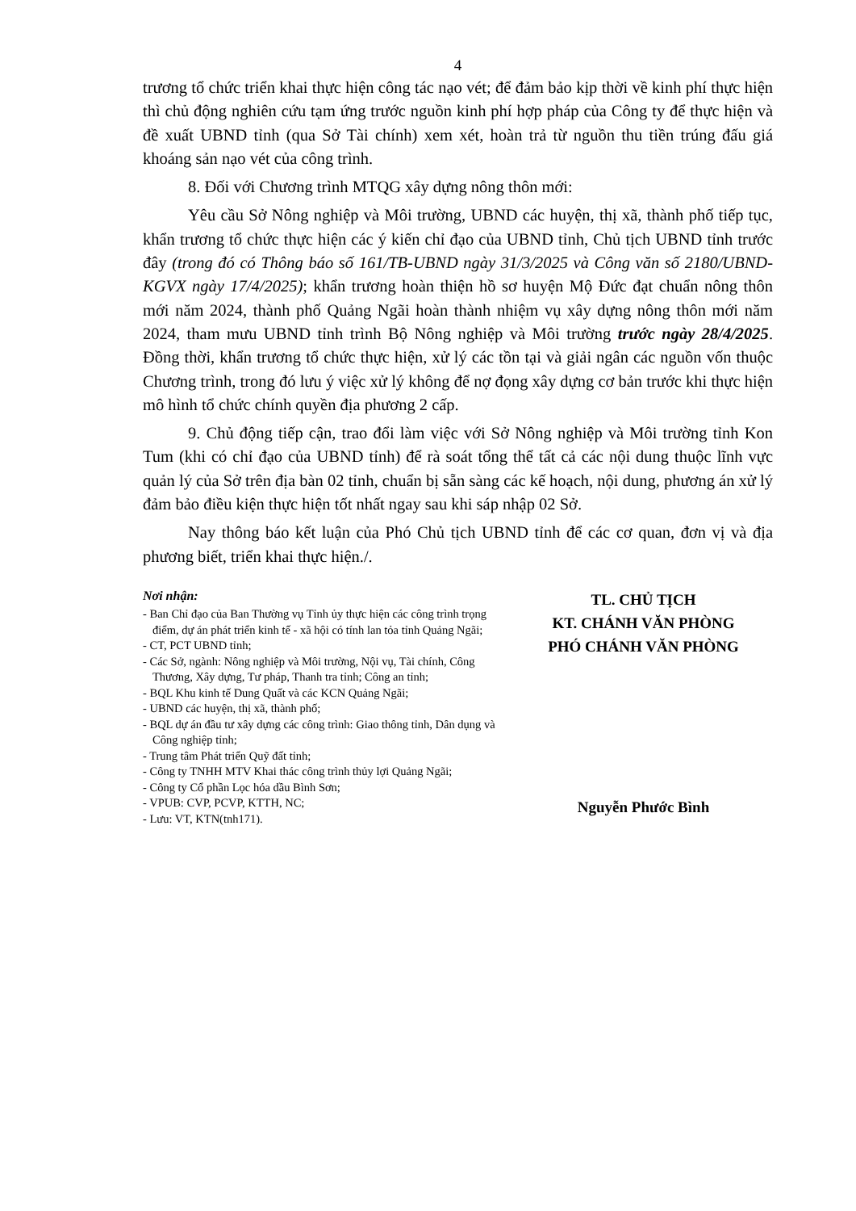4
trương tổ chức triển khai thực hiện công tác nạo vét; để đảm bảo kịp thời về kinh phí thực hiện thì chủ động nghiên cứu tạm ứng trước nguồn kinh phí hợp pháp của Công ty để thực hiện và đề xuất UBND tỉnh (qua Sở Tài chính) xem xét, hoàn trả từ nguồn thu tiền trúng đấu giá khoáng sản nạo vét của công trình.
8. Đối với Chương trình MTQG xây dựng nông thôn mới:
Yêu cầu Sở Nông nghiệp và Môi trường, UBND các huyện, thị xã, thành phố tiếp tục, khẩn trương tổ chức thực hiện các ý kiến chỉ đạo của UBND tỉnh, Chủ tịch UBND tỉnh trước đây (trong đó có Thông báo số 161/TB-UBND ngày 31/3/2025 và Công văn số 2180/UBND-KGVX ngày 17/4/2025); khẩn trương hoàn thiện hồ sơ huyện Mộ Đức đạt chuẩn nông thôn mới năm 2024, thành phố Quảng Ngãi hoàn thành nhiệm vụ xây dựng nông thôn mới năm 2024, tham mưu UBND tỉnh trình Bộ Nông nghiệp và Môi trường trước ngày 28/4/2025. Đồng thời, khẩn trương tổ chức thực hiện, xử lý các tồn tại và giải ngân các nguồn vốn thuộc Chương trình, trong đó lưu ý việc xử lý không để nợ đọng xây dựng cơ bản trước khi thực hiện mô hình tổ chức chính quyền địa phương 2 cấp.
9. Chủ động tiếp cận, trao đổi làm việc với Sở Nông nghiệp và Môi trường tỉnh Kon Tum (khi có chỉ đạo của UBND tỉnh) để rà soát tổng thể tất cả các nội dung thuộc lĩnh vực quản lý của Sở trên địa bàn 02 tỉnh, chuẩn bị sẵn sàng các kế hoạch, nội dung, phương án xử lý đảm bảo điều kiện thực hiện tốt nhất ngay sau khi sáp nhập 02 Sở.
Nay thông báo kết luận của Phó Chủ tịch UBND tỉnh để các cơ quan, đơn vị và địa phương biết, triển khai thực hiện./.
Nơi nhận:
- Ban Chỉ đạo của Ban Thường vụ Tỉnh ủy thực hiện các công trình trọng điểm, dự án phát triển kinh tế - xã hội có tính lan tỏa tỉnh Quảng Ngãi;
- CT, PCT UBND tỉnh;
- Các Sở, ngành: Nông nghiệp và Môi trường, Nội vụ, Tài chính, Công Thương, Xây dựng, Tư pháp, Thanh tra tỉnh; Công an tỉnh;
- BQL Khu kinh tế Dung Quất và các KCN Quảng Ngãi;
- UBND các huyện, thị xã, thành phố;
- BQL dự án đầu tư xây dựng các công trình: Giao thông tỉnh, Dân dụng và Công nghiệp tỉnh;
- Trung tâm Phát triển Quỹ đất tỉnh;
- Công ty TNHH MTV Khai thác công trình thủy lợi Quảng Ngãi;
- Công ty Cổ phần Lọc hóa dầu Bình Sơn;
- VPUB: CVP, PCVP, KTTH, NC;
- Lưu: VT, KTN(tnh171).
TL. CHỦ TỊCH
KT. CHÁNH VĂN PHÒNG
PHÓ CHÁNH VĂN PHÒNG
Nguyễn Phước Bình